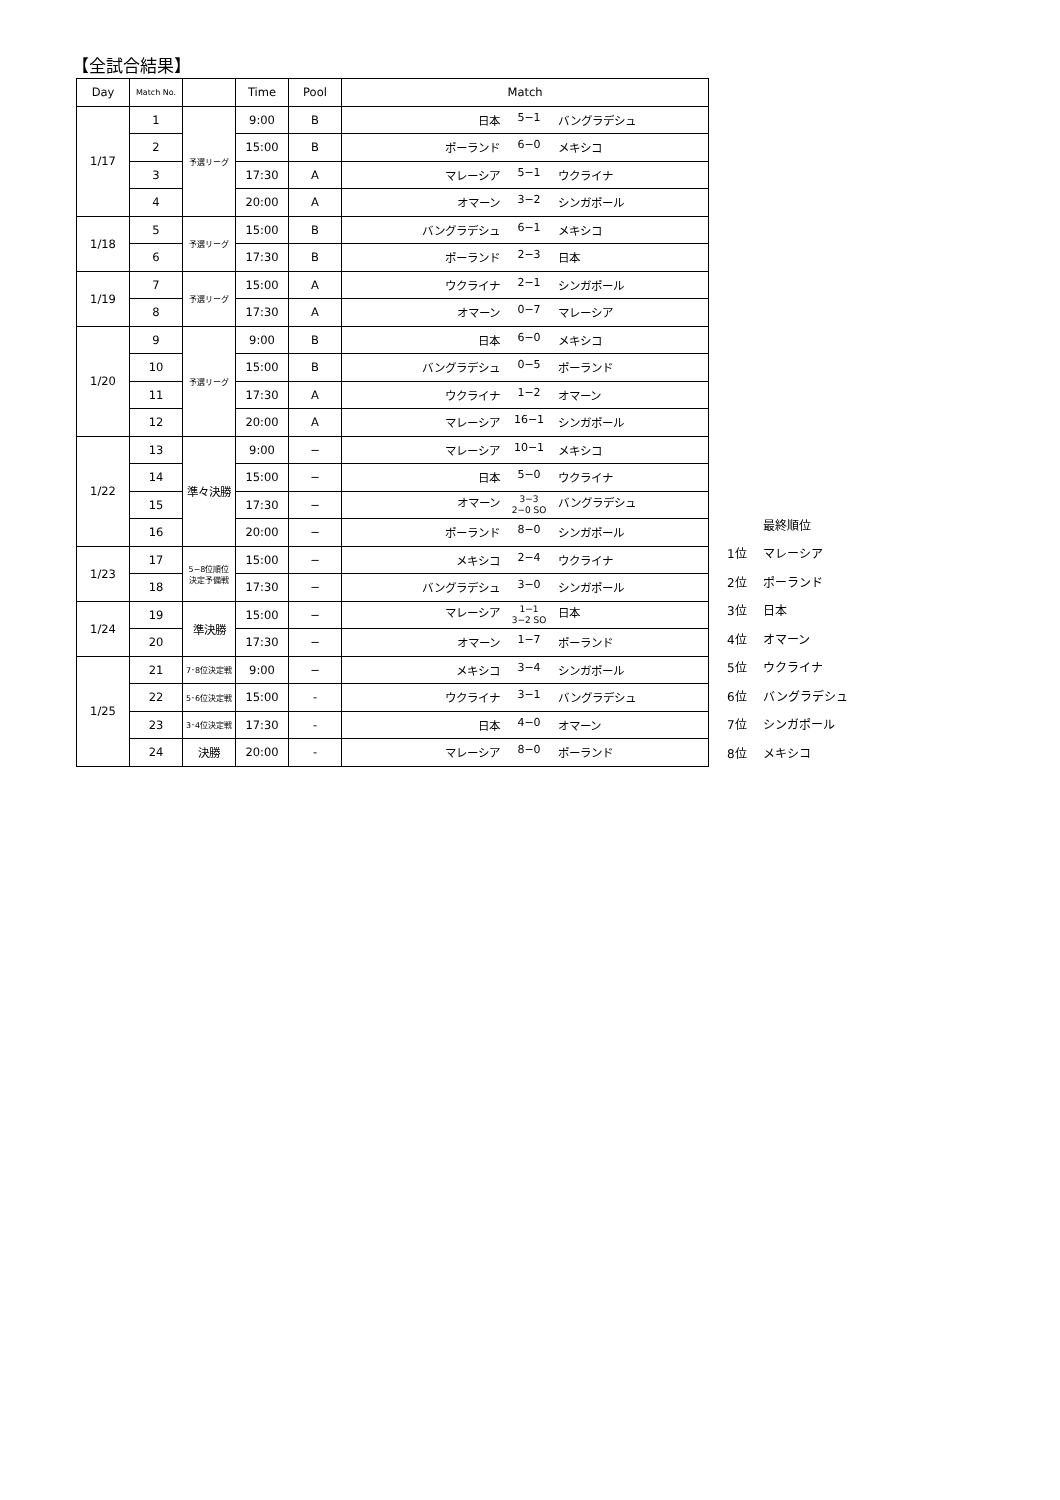【全試合結果】
| Day | Match No. | | Time | Pool | Match |
| --- | --- | --- | --- | --- | --- |
| 1/17 | 1 | 予選リーグ | 9:00 | B | 日本 5−1 バングラデシュ |
| | 2 | | 15:00 | B | ポーランド 6−0 メキシコ |
| | 3 | | 17:30 | A | マレーシア 5−1 ウクライナ |
| | 4 | | 20:00 | A | オマーン 3−2 シンガポール |
| 1/18 | 5 | 予選リーグ | 15:00 | B | バングラデシュ 6−1 メキシコ |
| | 6 | | 17:30 | B | ポーランド 2−3 日本 |
| 1/19 | 7 | 予選リーグ | 15:00 | A | ウクライナ 2−1 シンガポール |
| | 8 | | 17:30 | A | オマーン 0−7 マレーシア |
| 1/20 | 9 | 予選リーグ | 9:00 | B | 日本 6−0 メキシコ |
| | 10 | | 15:00 | B | バングラデシュ 0−5 ポーランド |
| | 11 | | 17:30 | A | ウクライナ 1−2 オマーン |
| | 12 | | 20:00 | A | マレーシア 16−1 シンガポール |
| 1/22 | 13 | 準々決勝 | 9:00 | − | マレーシア 10−1 メキシコ |
| | 14 | | 15:00 | − | 日本 5−0 ウクライナ |
| | 15 | | 17:30 | − | オマーン 3−3 2−0 SO バングラデシュ |
| | 16 | | 20:00 | − | ポーランド 8−0 シンガポール |
| 1/23 | 17 | 5−8位順位 決定予備戦 | 15:00 | − | メキシコ 2−4 ウクライナ |
| | 18 | | 17:30 | − | バングラデシュ 3−0 シンガポール |
| 1/24 | 19 | 準決勝 | 15:00 | − | マレーシア 1−1 3−2 SO 日本 |
| | 20 | | 17:30 | − | オマーン 1−7 ポーランド |
| 1/25 | 21 | 7･8位決定戦 | 9:00 | − | メキシコ 3−4 シンガポール |
| | 22 | 5･6位決定戦 | 15:00 | - | ウクライナ 3−1 バングラデシュ |
| | 23 | 3･4位決定戦 | 17:30 | - | 日本 4−0 オマーン |
| | 24 | 決勝 | 20:00 | - | マレーシア 8−0 ポーランド |
| | 最終順位 |
| 1位 | マレーシア |
| 2位 | ポーランド |
| 3位 | 日本 |
| 4位 | オマーン |
| 5位 | ウクライナ |
| 6位 | バングラデシュ |
| 7位 | シンガポール |
| 8位 | メキシコ |